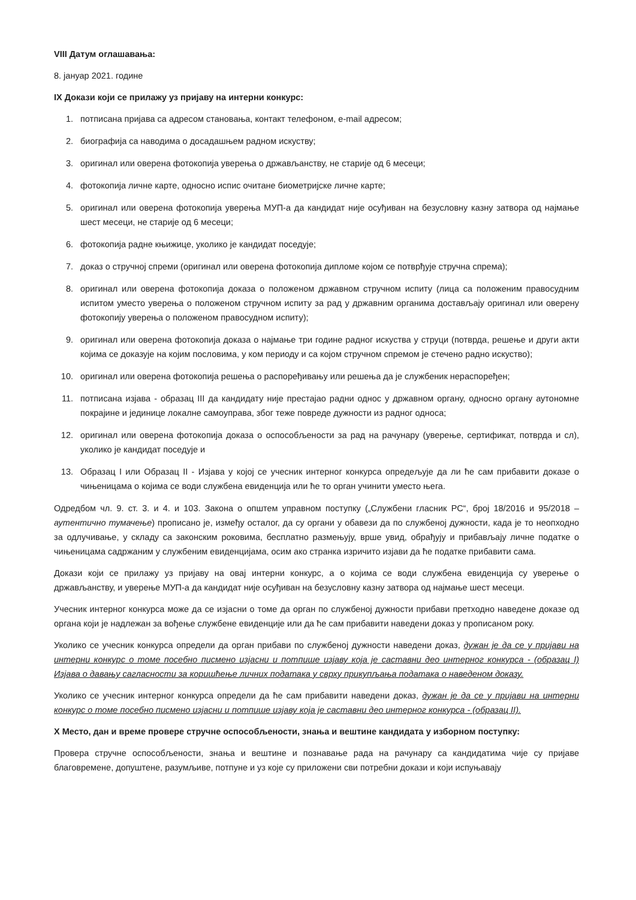VIII Датум оглашавања:
8. јануар 2021. године
IX Докази који се прилажу уз пријаву на интерни конкурс:
1. потписана пријава са адресом становања, контакт телефоном, e-mail адресом;
2. биографија са наводима о досадашњем радном искуству;
3. оригинал или оверена фотокопија уверења о држављанству, не старије од 6 месеци;
4. фотокопија личне карте, односно испис очитане биометријске личне карте;
5. оригинал или оверена фотокопија уверења МУП-а да кандидат није осуђиван на безусловну казну затвора од најмање шест месеци, не старије од 6 месеци;
6. фотокопија радне књижице, уколико је кандидат поседује;
7. доказ о стручној спреми (оригинал или оверена фотокопија дипломе којом се потврђује стручна спрема);
8. оригинал или оверена фотокопија доказа о положеном државном стручном испиту (лица са положеним правосудним испитом уместо уверења о положеном стручном испиту за рад у државним органима достављају оригинал или оверену фотокопију уверења о положеном правосудном испиту);
9. оригинал или оверена фотокопија доказа о најмање три године радног искуства у струци (потврда, решење и други акти којима се доказује на којим пословима, у ком периоду и са којом стручном спремом је стечено радно искуство);
10. оригинал или оверена фотокопија решења о распоређивању или решења да је службеник нераспоређен;
11. потписана изјава - образац III да кандидату није престајао радни однос у државном органу, односно органу аутономне покрајине и јединице локалне самоуправа, због теже повреде дужности из радног односа;
12. оригинал или оверена фотокопија доказа о оспособљености за рад на рачунару (уверење, сертификат, потврда и сл), уколико је кандидат поседује и
13. Образац I или Образац II - Изјава у којој се учесник интерног конкурса опредељује да ли ће сам прибавити доказе о чињеницама о којима се води службена евиденција или ће то орган учинити уместо њега.
Одредбом чл. 9. ст. 3. и 4. и 103. Закона о општем управном поступку („Службени гласник РС“, број 18/2016 и 95/2018 – аутентично тумачење) прописано је, између осталог, да су органи у обавези да по службеној дужности, када је то неопходно за одлучивање, у складу са законским роковима, бесплатно размењују, врше увид, обрађују и прибављају личне податке о чињеницама садржаним у службеним евиденцијама, осим ако странка изричито изјави да ће податке прибавити сама.
Докази који се прилажу уз пријаву на овај интерни конкурс, а о којима се води службена евиденција су уверење о држављанству, и уверење МУП-а да кандидат није осуђиван на безусловну казну затвора од најмање шест месеци.
Учесник интерног конкурса може да се изјасни о томе да орган по службеној дужности прибави претходно наведене доказе од органа који је надлежан за вођење службене евиденције или да ће сам прибавити наведени доказ у прописаном року.
Уколико се учесник конкурса определи да орган прибави по службеној дужности наведени доказ, дужан је да се у пријави на интерни конкурс о томе посебно писмено изјасни и потпише изјаву која је саставни део интерног конкурса - (образац I) Изјава о давању сагласности за коришћење личних података у сврху прикупљања података о наведеном доказу.
Уколико се учесник интерног конкурса определи да ће сам прибавити наведени доказ, дужан је да се у пријави на интерни конкурс о томе посебно писмено изјасни и потпише изјаву која је саставни део интерног конкурса - (образац II).
X Место, дан и време провере стручне оспособљености, знања и вештине кандидата у изборном поступку:
Провера стручне оспособљености, знања и вештине и познавање рада на рачунару са кандидатима чије су пријаве благовремене, допуштене, разумљиве, потпуне и уз које су приложени сви потребни докази и који испуњавају